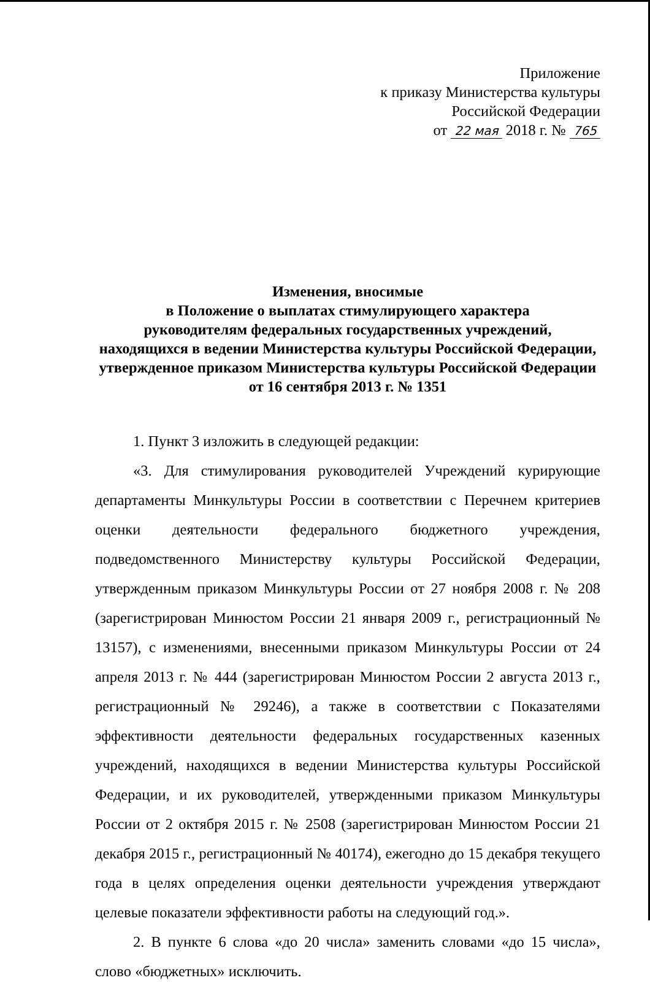Приложение
к приказу Министерства культуры
Российской Федерации
от 22 мая 2018 г. № 765
Изменения, вносимые
в Положение о выплатах стимулирующего характера
руководителям федеральных государственных учреждений,
находящихся в ведении Министерства культуры Российской Федерации,
утвержденное приказом Министерства культуры Российской Федерации
от 16 сентября 2013 г. № 1351
1. Пункт 3 изложить в следующей редакции:
«3. Для стимулирования руководителей Учреждений курирующие департаменты Минкультуры России в соответствии с Перечнем критериев оценки деятельности федерального бюджетного учреждения, подведомственного Министерству культуры Российской Федерации, утвержденным приказом Минкультуры России от 27 ноября 2008 г. № 208 (зарегистрирован Минюстом России 21 января 2009 г., регистрационный № 13157), с изменениями, внесенными приказом Минкультуры России от 24 апреля 2013 г. № 444 (зарегистрирован Минюстом России 2 августа 2013 г., регистрационный № 29246), а также в соответствии с Показателями эффективности деятельности федеральных государственных казенных учреждений, находящихся в ведении Министерства культуры Российской Федерации, и их руководителей, утвержденными приказом Минкультуры России от 2 октября 2015 г. № 2508 (зарегистрирован Минюстом России 21 декабря 2015 г., регистрационный № 40174), ежегодно до 15 декабря текущего года в целях определения оценки деятельности учреждения утверждают целевые показатели эффективности работы на следующий год.».
2. В пункте 6 слова «до 20 числа» заменить словами «до 15 числа», слово «бюджетных» исключить.